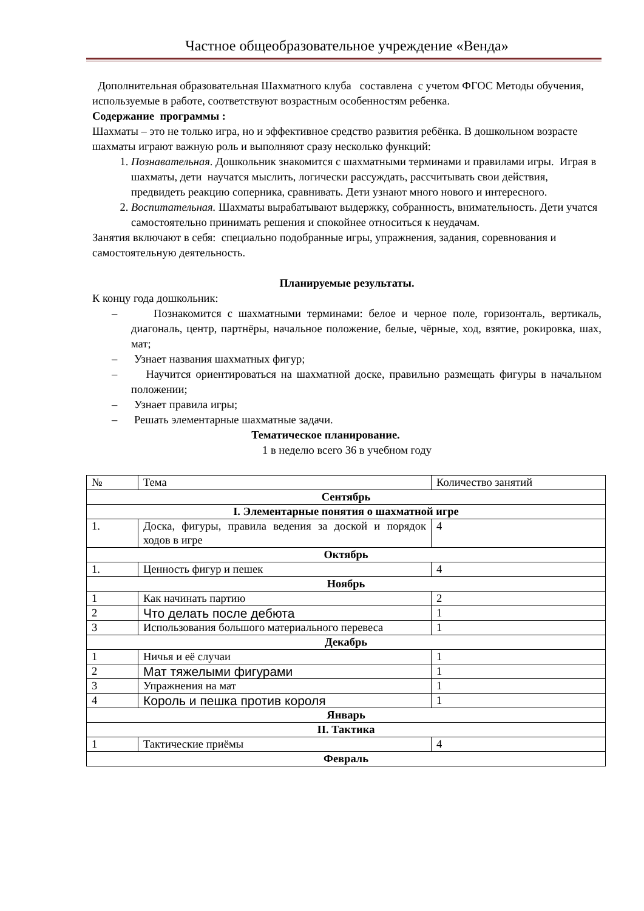Частное общеобразовательное учреждение «Венда»
Дополнительная образовательная Шахматного клуба составлена с учетом ФГОС Методы обучения, используемые в работе, соответствуют возрастным особенностям ребенка.
Содержание программы :
Шахматы – это не только игра, но и эффективное средство развития ребёнка. В дошкольном возрасте шахматы играют важную роль и выполняют сразу несколько функций:
1. Познавательная. Дошкольник знакомится с шахматными терминами и правилами игры. Играя в шахматы, дети научатся мыслить, логически рассуждать, рассчитывать свои действия, предвидеть реакцию соперника, сравнивать. Дети узнают много нового и интересного.
2. Воспитательная. Шахматы вырабатывают выдержку, собранность, внимательность. Дети учатся самостоятельно принимать решения и спокойнее относиться к неудачам.
Занятия включают в себя: специально подобранные игры, упражнения, задания, соревнования и самостоятельную деятельность.
Планируемые результаты.
К концу года дошкольник:
– Познакомится с шахматными терминами: белое и черное поле, горизонталь, вертикаль, диагональ, центр, партнёры, начальное положение, белые, чёрные, ход, взятие, рокировка, шах, мат;
– Узнает названия шахматных фигур;
– Научится ориентироваться на шахматной доске, правильно размещать фигуры в начальном положении;
– Узнает правила игры;
– Решать элементарные шахматные задачи.
Тематическое планирование.
1 в неделю всего 36 в учебном году
| № | Тема | Количество занятий |
| Сентябрь | | |
| I. Элементарные понятия о шахматной игре | | |
| 1. | Доска, фигуры, правила ведения за доской и порядок ходов в игре | 4 |
| Октябрь | | |
| 1. | Ценность фигур и пешек | 4 |
| Ноябрь | | |
| 1 | Как начинать партию | 2 |
| 2 | Что делать после дебюта | 1 |
| 3 | Использования большого материального перевеса | 1 |
| Декабрь | | |
| 1 | Ничья и её случаи | 1 |
| 2 | Мат тяжелыми фигурами | 1 |
| 3 | Упражнения на мат | 1 |
| 4 | Король и пешка против короля | 1 |
| Январь | | |
| II. Тактика | | |
| 1 | Тактические приёмы | 4 |
| Февраль | | |